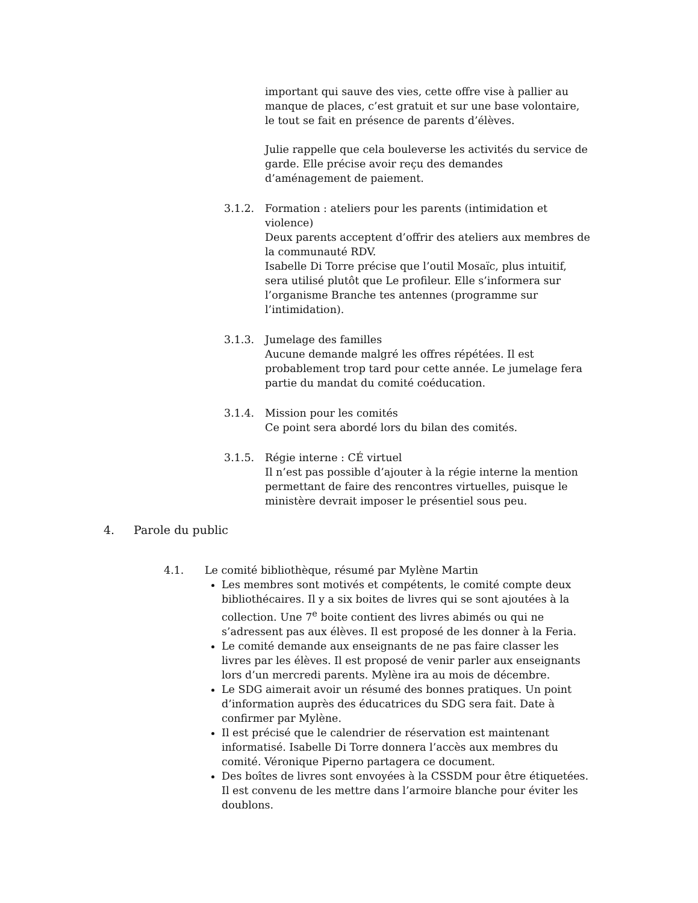important qui sauve des vies, cette offre vise à pallier au manque de places, c’est gratuit et sur une base volontaire, le tout se fait en présence de parents d’élèves.
Julie rappelle que cela bouleverse les activités du service de garde. Elle précise avoir reçu des demandes d’aménagement de paiement.
3.1.2. Formation : ateliers pour les parents (intimidation et violence)
Deux parents acceptent d’offrir des ateliers aux membres de la communauté RDV.
Isabelle Di Torre précise que l’outil Mosaïc, plus intuitif, sera utilisé plutôt que Le profileur. Elle s’informera sur l’organisme Branche tes antennes (programme sur l’intimidation).
3.1.3. Jumelage des familles
Aucune demande malgré les offres répétées. Il est probablement trop tard pour cette année. Le jumelage fera partie du mandat du comité coéducation.
3.1.4. Mission pour les comités
Ce point sera abordé lors du bilan des comités.
3.1.5. Régie interne : CÉ virtuel
Il n’est pas possible d’ajouter à la régie interne la mention permettant de faire des rencontres virtuelles, puisque le ministère devrait imposer le présentiel sous peu.
4. Parole du public
4.1. Le comité bibliothèque, résumé par Mylène Martin
Les membres sont motivés et compétents, le comité compte deux bibliothécaires. Il y a six boites de livres qui se sont ajoutées à la collection. Une 7<sup>e</sup> boite contient des livres abimés ou qui ne s’adressent pas aux élèves. Il est proposé de les donner à la Feria.
Le comité demande aux enseignants de ne pas faire classer les livres par les élèves. Il est proposé de venir parler aux enseignants lors d’un mercredi parents. Mylène ira au mois de décembre.
Le SDG aimerait avoir un résumé des bonnes pratiques. Un point d’information auprès des éducatrices du SDG sera fait. Date à confirmer par Mylène.
Il est précisé que le calendrier de réservation est maintenant informatisé. Isabelle Di Torre donnera l’accès aux membres du comité. Véronique Piperno partagera ce document.
Des boîtes de livres sont envoyées à la CSSDM pour être étiquetées. Il est convenu de les mettre dans l’armoire blanche pour éviter les doublons.